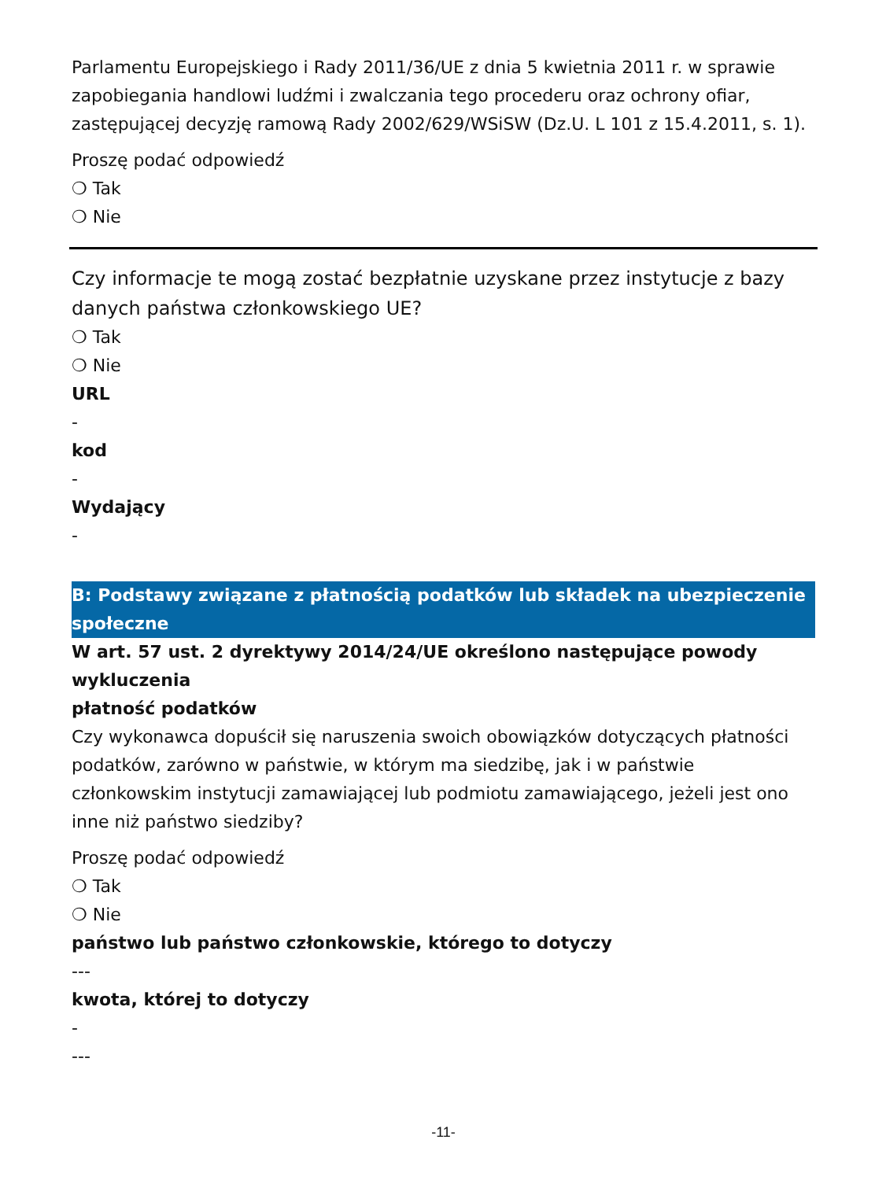Parlamentu Europejskiego i Rady 2011/36/UE z dnia 5 kwietnia 2011 r. w sprawie zapobiegania handlowi ludźmi i zwalczania tego procederu oraz ochrony ofiar, zastępującej decyzję ramową Rady 2002/629/WSiSW (Dz.U. L 101 z 15.4.2011, s. 1).
Proszę podać odpowiedź
❍ Tak
❍ Nie
Czy informacje te mogą zostać bezpłatnie uzyskane przez instytucje z bazy danych państwa członkowskiego UE?
❍ Tak
❍ Nie
URL
-
kod
-
Wydający
-
B: Podstawy związane z płatnością podatków lub składek na ubezpieczenie społeczne
W art. 57 ust. 2 dyrektywy 2014/24/UE określono następujące powody wykluczenia
płatność podatków
Czy wykonawca dopuścił się naruszenia swoich obowiązków dotyczących płatności podatków, zarówno w państwie, w którym ma siedzibę, jak i w państwie członkowskim instytucji zamawiającej lub podmiotu zamawiającego, jeżeli jest ono inne niż państwo siedziby?
Proszę podać odpowiedź
❍ Tak
❍ Nie
państwo lub państwo członkowskie, którego to dotyczy
---
kwota, której to dotyczy
-
---
-11-